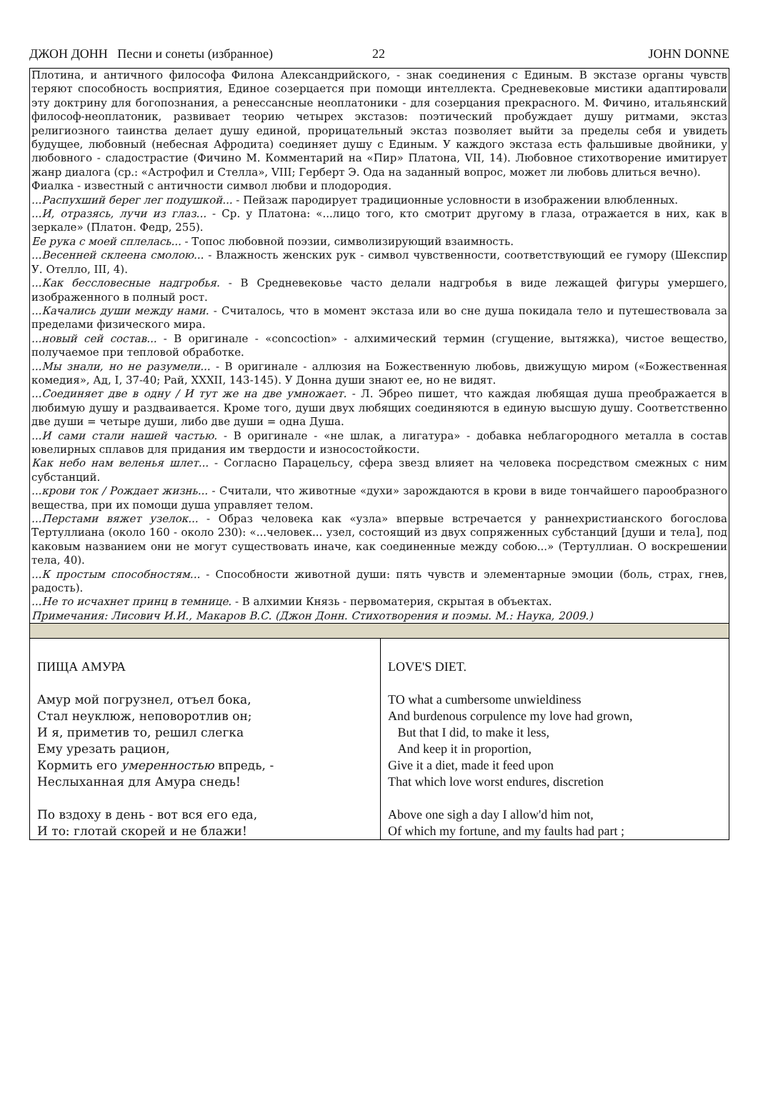ДЖОН ДОНН Песни и сонеты (избранное) 22 JOHN DONNE
| Плотина, и античного философа Филона Александрийского, - знак соединения с Единым. В экстазе органы чувств теряют способность восприятия, Единое созерцается при помощи интеллекта. Средневековые мистики адаптировали эту доктрину для богопознания, а ренессансные неоплатоники - для созерцания прекрасного. М. Фичино, итальянский философ-неоплатоник, развивает теорию четырех экстазов: поэтический пробуждает душу ритмами, экстаз религиозного таинства делает душу единой, прорицательный экстаз позволяет выйти за пределы себя и увидеть будущее, любовный (небесная Афродита) соединяет душу с Единым. У каждого экстаза есть фальшивые двойники, у любовного - сладострастие (Фичино М. Комментарий на «Пир» Платона, VII, 14). Любовное стихотворение имитирует жанр диалога (ср.: «Астрофил и Стелла», VIII; Герберт Э. Ода на заданный вопрос, может ли любовь длиться вечно). Фиалка - известный с античности символ любви и плодородия. ...Распухший берег лег подушкой... - Пейзаж пародирует традиционные условности в изображении влюбленных. ...И, отразясь, лучи из глаз... - Ср. у Платона: «...лицо того, кто смотрит другому в глаза, отражается в них, как в зеркале» (Платон. Федр, 255). Ее рука с моей сплелась... - Топос любовной поэзии, символизирующий взаимность. ...Весенней склеена смолою... - Влажность женских рук - символ чувственности, соответствующий ее гумору (Шекспир У. Отелло, III, 4). ...Как бессловесные надгробья. - В Средневековье часто делали надгробья в виде лежащей фигуры умершего, изображенного в полный рост. ...Качались души между нами. - Считалось, что в момент экстаза или во сне душа покидала тело и путешествовала за пределами физического мира. ...новый сей состав... - В оригинале - «concoction» - алхимический термин (сгущение, вытяжка), чистое вещество, получаемое при тепловой обработке. ...Мы знали, но не разумели... - В оригинале - аллюзия на Божественную любовь, движущую миром («Божественная комедия», Ад, I, 37-40; Рай, XXXII, 143-145). У Донна души знают ее, но не видят. ...Соединяет две в одну / И тут же на две умножает. - Л. Эбрео пишет, что каждая любящая душа преображается в любимую душу и раздваивается. Кроме того, души двух любящих соединяются в единую высшую душу. Соответственно две души = четыре души, либо две души = одна Душа. ...И сами стали нашей частью. - В оригинале - «не шлак, а лигатура» - добавка неблагородного металла в состав ювелирных сплавов для придания им твердости и износостойкости. Как небо нам веленья шлет... - Согласно Парацельсу, сфера звезд влияет на человека посредством смежных с ним субстанций. ...крови ток / Рождает жизнь... - Считали, что животные «духи» зарождаются в крови в виде тончайшего парообразного вещества, при их помощи душа управляет телом. ...Перстами вяжет узелок... - Образ человека как «узла» впервые встречается у раннехристианского богослова Тертуллиана (около 160 - около 230): «...человек... узел, состоящий из двух сопряженных субстанций [души и тела], под каковым названием они не могут существовать иначе, как соединенные между собою...» (Тертуллиан. О воскрешении тела, 40). ...К простым способностям... - Способности животной души: пять чувств и элементарные эмоции (боль, страх, гнев, радость). ...Не то исчахнет принц в темнице. - В алхимии Князь - первоматерия, скрытая в объектах. Примечания: Лисович И.И., Макаров В.С. (Джон Донн. Стихотворения и поэмы. М.: Наука, 2009.) | |
| ПИЩА АМУРА Амур мой погрузнел, отъел бока, Стал неуклюж, неповоротлив он; И я, приметив то, решил слегка Ему урезать рацион, Кормить его умеренностью впредь, - Неслыханная для Амура снедь! По вздоху в день - вот вся его еда, И то: глотай скорей и не блажи! | LOVE'S DIET. TO what a cumbersome unwieldiness And burdenous corpulence my love had grown, But that I did, to make it less, And keep it in proportion, Give it a diet, made it feed upon That which love worst endures, discretion Above one sigh a day I allow'd him not, Of which my fortune, and my faults had part ; |